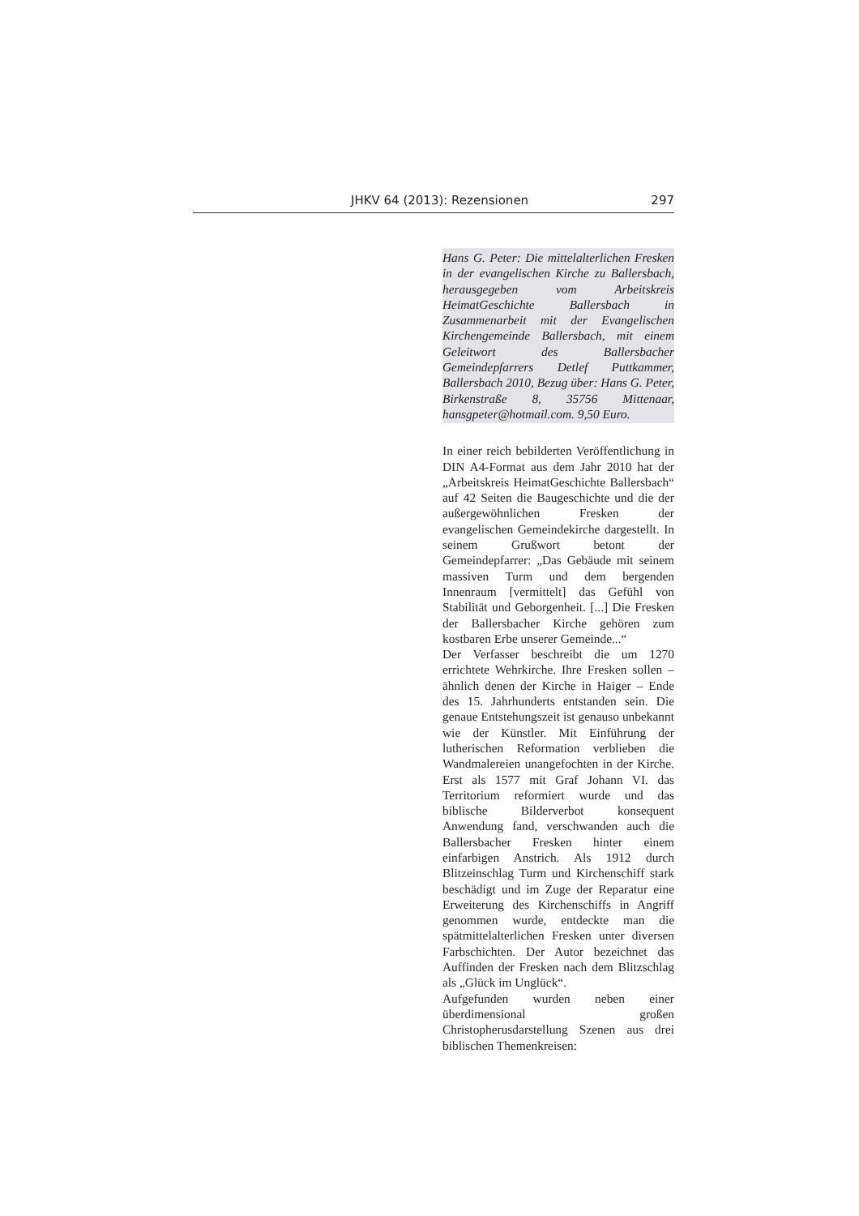JHKV 64 (2013): Rezensionen 297
Hans G. Peter: Die mittelalterlichen Fresken in der evangelischen Kirche zu Ballersbach, herausgegeben vom Arbeitskreis HeimatGeschichte Ballersbach in Zusammenarbeit mit der Evangelischen Kirchengemeinde Ballersbach, mit einem Geleitwort des Ballersbacher Gemeindepfarrers Detlef Puttkammer, Ballersbach 2010, Bezug über: Hans G. Peter, Birkenstraße 8, 35756 Mittenaar, hansgpeter@hotmail.com. 9,50 Euro.
In einer reich bebilderten Veröffentlichung in DIN A4-Format aus dem Jahr 2010 hat der „Arbeitskreis HeimatGeschichte Ballersbach“ auf 42 Seiten die Baugeschichte und die der außergewöhnlichen Fresken der evangelischen Gemeindekirche dargestellt. In seinem Grußwort betont der Gemeindepfarrer: „Das Gebäude mit seinem massiven Turm und dem bergenden Innenraum [vermittelt] das Gefühl von Stabilität und Geborgenheit. [...] Die Fresken der Ballersbacher Kirche gehören zum kostbaren Erbe unserer Gemeinde...“
Der Verfasser beschreibt die um 1270 errichtete Wehrkirche. Ihre Fresken sollen – ähnlich denen der Kirche in Haiger – Ende des 15. Jahrhunderts entstanden sein. Die genaue Entstehungszeit ist genauso unbekannt wie der Künstler. Mit Einführung der lutherischen Reformation verblieben die Wandmalereien unangefochten in der Kirche. Erst als 1577 mit Graf Johann VI. das Territorium reformiert wurde und das biblische Bilderverbot konsequent Anwendung fand, verschwanden auch die Ballersbacher Fresken hinter einem einfarbigen Anstrich. Als 1912 durch Blitzeinschlag Turm und Kirchenschiff stark beschädigt und im Zuge der Reparatur eine Erweiterung des Kirchenschiffs in Angriff genommen wurde, entdeckte man die spätmittelalterlichen Fresken unter diversen Farbschichten. Der Autor bezeichnet das Auffinden der Fresken nach dem Blitzschlag als „Glück im Unglück“.
Aufgefunden wurden neben einer überdimensional großen Christopherusdarstellung Szenen aus drei biblischen Themenkreisen: